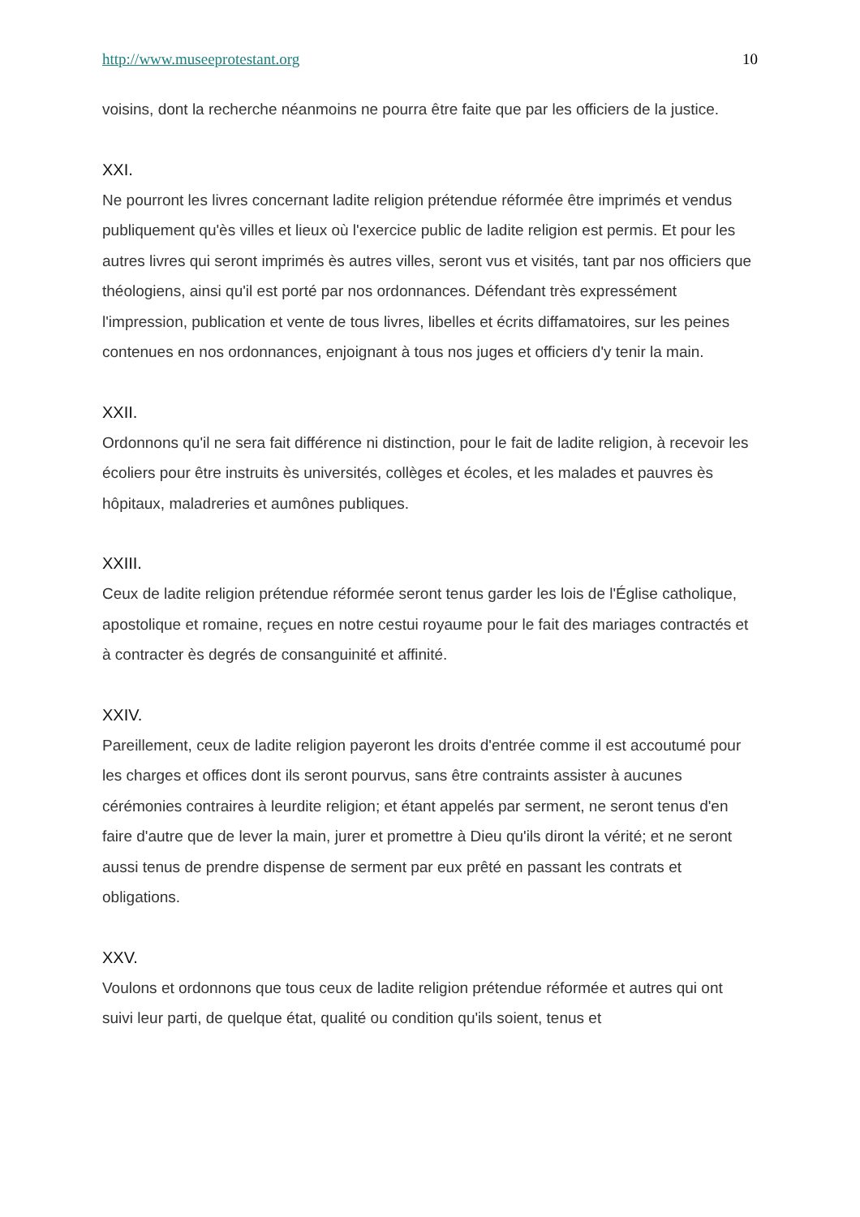http://www.museeprotestant.org 10
voisins, dont la recherche néanmoins ne pourra être faite que par les officiers de la justice.
XXI.
Ne pourront les livres concernant ladite religion prétendue réformée être imprimés et vendus publiquement qu'ès villes et lieux où l'exercice public de ladite religion est permis. Et pour les autres livres qui seront imprimés ès autres villes, seront vus et visités, tant par nos officiers que théologiens, ainsi qu'il est porté par nos ordonnances. Défendant très expressément l'impression, publication et vente de tous livres, libelles et écrits diffamatoires, sur les peines contenues en nos ordonnances, enjoignant à tous nos juges et officiers d'y tenir la main.
XXII.
Ordonnons qu'il ne sera fait différence ni distinction, pour le fait de ladite religion, à recevoir les écoliers pour être instruits ès universités, collèges et écoles, et les malades et pauvres ès hôpitaux, maladreries et aumônes publiques.
XXIII.
Ceux de ladite religion prétendue réformée seront tenus garder les lois de l'Église catholique, apostolique et romaine, reçues en notre cestui royaume pour le fait des mariages contractés et à contracter ès degrés de consanguinité et affinité.
XXIV.
Pareillement, ceux de ladite religion payeront les droits d'entrée comme il est accoutumé pour les charges et offices dont ils seront pourvus, sans être contraints assister à aucunes cérémonies contraires à leurdite religion; et étant appelés par serment, ne seront tenus d'en faire d'autre que de lever la main, jurer et promettre à Dieu qu'ils diront la vérité; et ne seront aussi tenus de prendre dispense de serment par eux prêté en passant les contrats et obligations.
XXV.
Voulons et ordonnons que tous ceux de ladite religion prétendue réformée et autres qui ont suivi leur parti, de quelque état, qualité ou condition qu'ils soient, tenus et